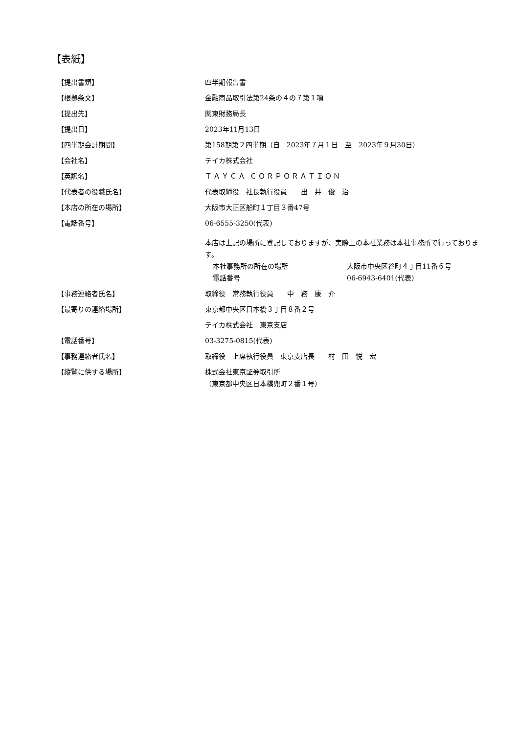【表紙】
【提出書類】 四半期報告書
【根拠条文】 金融商品取引法第24条の４の７第１項
【提出先】 関東財務局長
【提出日】 2023年11月13日
【四半期会計期間】 第158期第２四半期（自　2023年７月１日　至　2023年９月30日）
【会社名】 テイカ株式会社
【英訳名】 ＴＡＹＣＡ ＣＯＲＰＯＲＡＴＩＯＮ
【代表者の役職氏名】 代表取締役　社長執行役員　　出　井　俊　治
【本店の所在の場所】 大阪市大正区船町１丁目３番47号
【電話番号】 06-6555-3250(代表)
本店は上記の場所に登記しておりますが、実際上の本社業務は本社事務所で行っております。
本社事務所の所在の場所 大阪市中央区谷町４丁目11番６号
電話番号 06-6943-6401(代表)
【事務連絡者氏名】 取締役　常務執行役員　　中　務　康　介
【最寄りの連絡場所】 東京都中央区日本橋３丁目８番２号
テイカ株式会社　東京支店
【電話番号】 03-3275-0815(代表)
【事務連絡者氏名】 取締役　上席執行役員　東京支店長　　村　田　悦　宏
【縦覧に供する場所】 株式会社東京証券取引所
（東京都中央区日本橋兜町２番１号）